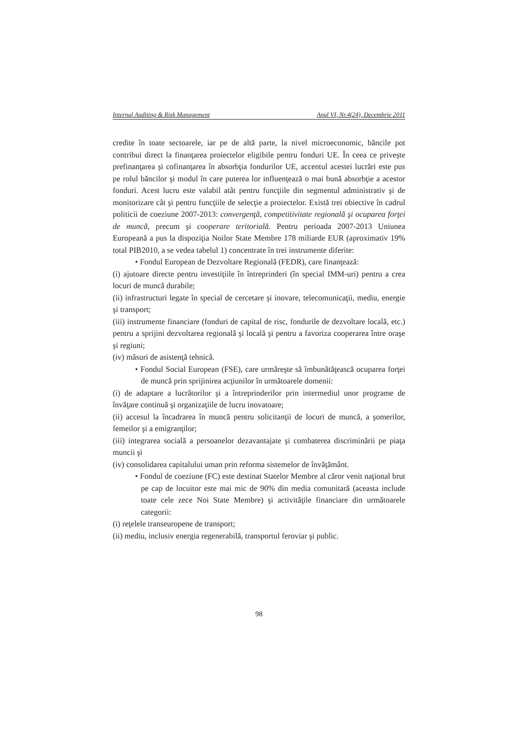Internal Auditing & Risk Management Anul VI, Nr.4(24), Decembrie 2011
credite în toate sectoarele, iar pe de altă parte, la nivel microeconomic, băncile pot contribui direct la finanţarea proiectelor eligibile pentru fonduri UE. În ceea ce priveşte prefinanţarea şi cofinanţarea în absorbţia fondurilor UE, accentul acestei lucrări este pus pe rolul băncilor şi modul în care puterea lor influenţează o mai bună absorbţie a acestor fonduri. Acest lucru este valabil atât pentru funcţiile din segmentul administrativ şi de monitorizare cât şi pentru funcţiile de selecţie a proiectelor. Există trei obiective în cadrul politicii de coeziune 2007-2013: convergenţă, competitivitate regională şi ocuparea forţei de muncă, precum şi cooperare teritorială. Pentru perioada 2007-2013 Uniunea Europeană a pus la dispoziţia Noilor State Membre 178 miliarde EUR (aproximativ 19% total PIB2010, a se vedea tabelul 1) concentrate în trei instrumente diferite:
• Fondul European de Dezvoltare Regională (FEDR), care finanţează:
(i) ajutoare directe pentru investiţiile în întreprinderi (în special IMM-uri) pentru a crea locuri de muncă durabile;
(ii) infrastructuri legate în special de cercetare şi inovare, telecomunicaţii, mediu, energie şi transport;
(iii) instrumente financiare (fonduri de capital de risc, fondurile de dezvoltare locală, etc.) pentru a sprijini dezvoltarea regională şi locală şi pentru a favoriza cooperarea între oraşe şi regiuni;
(iv) măsuri de asistenţă tehnică.
• Fondul Social European (FSE), care urmăreşte să îmbunătăţească ocuparea forţei de muncă prin sprijinirea acţiunilor în următoarele domenii:
(i) de adaptare a lucrătorilor şi a întreprinderilor prin intermediul unor programe de învăţare continuă şi organizaţiile de lucru inovatoare;
(ii) accesul la încadrarea în muncă pentru solicitanţii de locuri de muncă, a şomerilor, femeilor şi a emigranţilor;
(iii) integrarea socială a persoanelor dezavantajate şi combaterea discriminării pe piaţa muncii şi
(iv) consolidarea capitalului uman prin reforma sistemelor de învăţământ.
• Fondul de coeziune (FC) este destinat Statelor Membre al căror venit naţional brut pe cap de locuitor este mai mic de 90% din media comunitară (aceasta include toate cele zece Noi State Membre) şi activităţile financiare din următoarele categorii:
(i) reţelele transeuropene de transport;
(ii) mediu, inclusiv energia regenerabilă, transportul feroviar şi public.
98